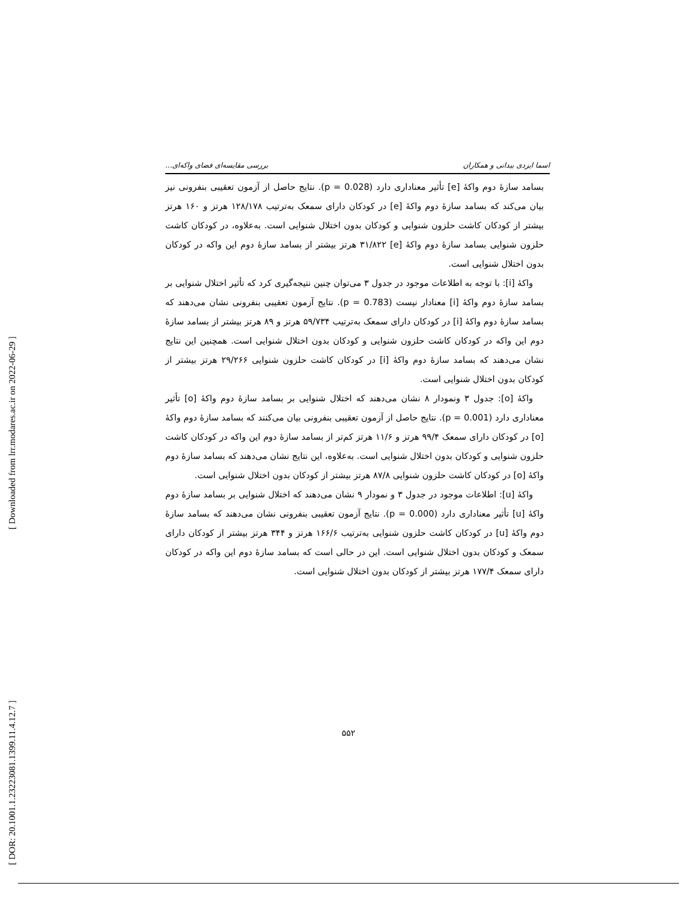[ Downloaded from lrr.modares.ac.ir on 2022-06-29 ]
[ DOR: 20.1001.1.23223081.1399.11.4.12.7 ]
اسما ایزدی بیدانی و همکاران بررسی مقایسه‌ای فضای واکه‌ای...
بسامد سازهٔ دوم واکهٔ [e] تأثیر معناداری دارد (p = 0.028). نتایج حاصل از آزمون تعقیبی بنفرونی نیز بیان می‌کند که بسامد سازهٔ دوم واکهٔ [e] در کودکان دارای سمعک به‌ترتیب ۱۲۸/۱۷۸ هرتز و ۱۶۰ هرتز بیشتر از کودکان کاشت حلزون شنوایی و کودکان بدون اختلال شنوایی است. به‌علاوه، در کودکان کاشت حلزون شنوایی بسامد سازهٔ دوم واکهٔ [e] ۳۱/۸۲۲ هرتز بیشتر از بسامد سازهٔ دوم این واکه در کودکان بدون اختلال شنوایی است.
واکهٔ [i]: با توجه به اطلاعات موجود در جدول ۳ می‌توان چنین نتیجه‌گیری کرد که تأثیر اختلال شنوایی بر بسامد سازهٔ دوم واکهٔ [i] معنادار نیست (p = 0.783). نتایج آزمون تعقیبی بنفرونی نشان می‌دهند که بسامد سازهٔ دوم واکهٔ [i] در کودکان دارای سمعک به‌ترتیب ۵۹/۷۳۴ هرتز و ۸۹ هرتز بیشتر از بسامد سازهٔ دوم این واکه در کودکان کاشت حلزون شنوایی و کودکان بدون اختلال شنوایی است. همچنین این نتایج نشان می‌دهند که بسامد سازهٔ دوم واکهٔ [i] در کودکان کاشت حلزون شنوایی ۲۹/۲۶۶ هرتز بیشتر از کودکان بدون اختلال شنوایی است.
واکهٔ [o]: جدول ۳ ونمودار ۸ نشان می‌دهند که اختلال شنوایی بر بسامد سازهٔ دوم واکهٔ [o] تأثیر معناداری دارد (p = 0.001). نتایج حاصل از آزمون تعقیبی بنفرونی بیان می‌کنند که بسامد سازهٔ دوم واکهٔ [o] در کودکان دارای سمعک ۹۹/۴ هرتز و ۱۱/۶ هرتز کم‌تر از بسامد سازهٔ دوم این واکه در کودکان کاشت حلزون شنوایی و کودکان بدون اختلال شنوایی است. به‌علاوه، این نتایج نشان می‌دهند که بسامد سازهٔ دوم واکهٔ [o] در کودکان کاشت حلزون شنوایی ۸۷/۸ هرتز بیشتر از کودکان بدون اختلال شنوایی است.
واکهٔ [u]: اطلاعات موجود در جدول ۳ و نمودار ۹ نشان می‌دهند که اختلال شنوایی بر بسامد سازهٔ دوم واکهٔ [u] تأثیر معناداری دارد (p = 0.000). نتایج آزمون تعقیبی بنفرونی نشان می‌دهند که بسامد سازهٔ دوم واکهٔ [u] در کودکان کاشت حلزون شنوایی به‌ترتیب ۱۶۶/۶ هرتز و ۳۴۴ هرتز بیشتر از کودکان دارای سمعک و کودکان بدون اختلال شنوایی است. این در حالی است که بسامد سازهٔ دوم این واکه در کودکان دارای سمعک ۱۷۷/۴ هرتز بیشتر از کودکان بدون اختلال شنوایی است.
۵۵۲